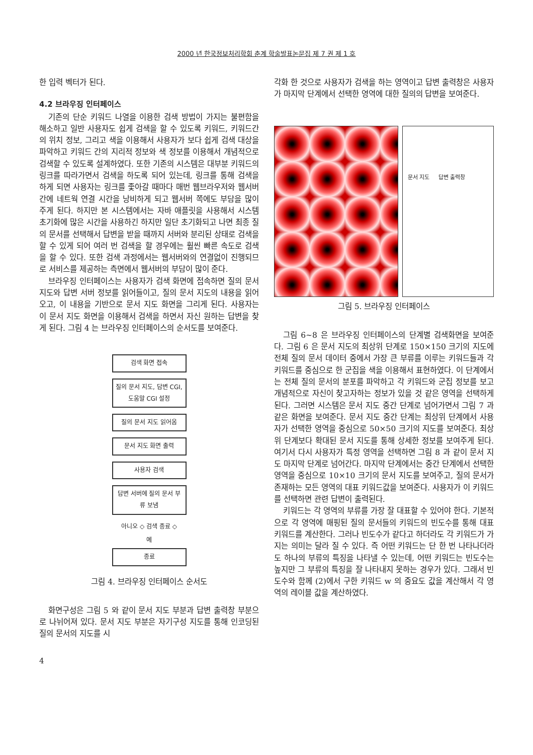2000 년 한국정보처리학회 춘계 학술발표논문집 제 7 권 제 1 호
한 입력 벡터가 된다.
4.2 브라우징 인터페이스
기존의 단순 키워드 나열을 이용한 검색 방법이 가지는 불편함을 해소하고 일반 사용자도 쉽게 검색을 할 수 있도록 키워드, 키워드간의 위치 정보, 그리고 색을 이용해서 사용자가 보다 쉽게 검색 대상을 파악하고 키워드 간의 지리적 정보와 색 정보를 이용해서 개념적으로 검색할 수 있도록 설계하였다. 또한 기존의 시스템은 대부분 키워드의 링크를 따라가면서 검색을 하도록 되어 있는데, 링크를 통해 검색을 하게 되면 사용자는 링크를 좇아갈 때마다 매번 웹브라우저와 웹서버간에 네트웍 연결 시간을 낭비하게 되고 웹서버 쪽에도 부담을 많이 주게 된다. 하지만 본 시스템에서는 자바 애플릿을 사용해서 시스템 초기화에 많은 시간을 사용하긴 하지만 일단 초기화되고 나면 최종 질의 문서를 선택해서 답변을 받을 때까지 서버와 분리된 상태로 검색을 할 수 있게 되어 여러 번 검색을 할 경우에는 훨씬 빠른 속도로 검색을 할 수 있다. 또한 검색 과정에서는 웹서버와의 연결없이 진행되므로 서비스를 제공하는 측면에서 웹서버의 부담이 많이 준다.
브라우징 인터페이스는 사용자가 검색 화면에 접속하면 질의 문서 지도와 답변 서버 정보를 읽어들이고, 질의 문서 지도의 내용을 읽어오고, 이 내용을 기반으로 문서 지도 화면을 그리게 된다. 사용자는 이 문서 지도 화면을 이용해서 검색을 하면서 자신 원하는 답변을 찾게 된다. 그림 4 는 브라우징 인터페이스의 순서도를 보여준다.
검색 화면 접속
질의 문서 지도, 답변 CGI, 도움말 CGI 설정
질의 문서 지도 읽어옴
문서 지도 화면 출력
사용자 검색
답변 서버에 질의 문서 부류 보냄
아니오 ◇ 검색 종료 ◇
예
종료
그림 4. 브라우징 인터페이스 순서도
화면구성은 그림 5 와 같이 문서 지도 부분과 답변 출력창 부분으로 나뉘어져 있다. 문서 지도 부분은 자기구성 지도를 통해 인코딩된 질의 문서의 지도를 시
4
각화 한 것으로 사용자가 검색을 하는 영역이고 답변 출력창은 사용자가 마지막 단계에서 선택한 영역에 대한 질의의 답변을 보여준다.
문서 지도 답변 출력창
그림 5. 브라우징 인터페이스
그림 6~8 은 브라우징 인터페이스의 단계별 검색화면을 보여준다. 그림 6 은 문서 지도의 최상위 단계로 150×150 크기의 지도에 전체 질의 문서 데이터 중에서 가장 큰 부류를 이루는 키워드들과 각 키워드를 중심으로 한 군집을 색을 이용해서 표현하였다. 이 단계에서는 전체 질의 문서의 분포를 파악하고 각 키워드와 군집 정보를 보고 개념적으로 자신이 찾고자하는 정보가 있을 것 같은 영역을 선택하게 된다. 그러면 시스템은 문서 지도 중간 단계로 넘어가면서 그림 7 과 같은 화면을 보여준다. 문서 지도 중간 단계는 최상위 단계에서 사용자가 선택한 영역을 중심으로 50×50 크기의 지도를 보여준다. 최상위 단계보다 확대된 문서 지도를 통해 상세한 정보를 보여주게 된다. 여기서 다시 사용자가 특정 영역을 선택하면 그림 8 과 같이 문서 지도 마지막 단계로 넘어간다. 마지막 단계에서는 중간 단계에서 선택한 영역을 중심으로 10×10 크기의 문서 지도를 보여주고, 질의 문서가 존재하는 모든 영역의 대표 키워드값을 보여준다. 사용자가 이 키워드를 선택하면 관련 답변이 출력된다.
키워드는 각 영역의 부류를 가장 잘 대표할 수 있어야 한다. 기본적으로 각 영역에 매핑된 질의 문서들의 키워드의 빈도수를 통해 대표 키워드를 계산한다. 그러나 빈도수가 같다고 하더라도 각 키워드가 가지는 의미는 달라 질 수 있다. 즉 어떤 키워드는 단 한 번 나타나더라도 하나의 부류의 특징을 나타낼 수 있는데, 어떤 키워드는 빈도수는 높지만 그 부류의 특징을 잘 나타내지 못하는 경우가 있다. 그래서 빈도수와 함께 (2)에서 구한 키워드 w 의 중요도 값을 계산해서 각 영역의 레이블 값을 계산하였다.